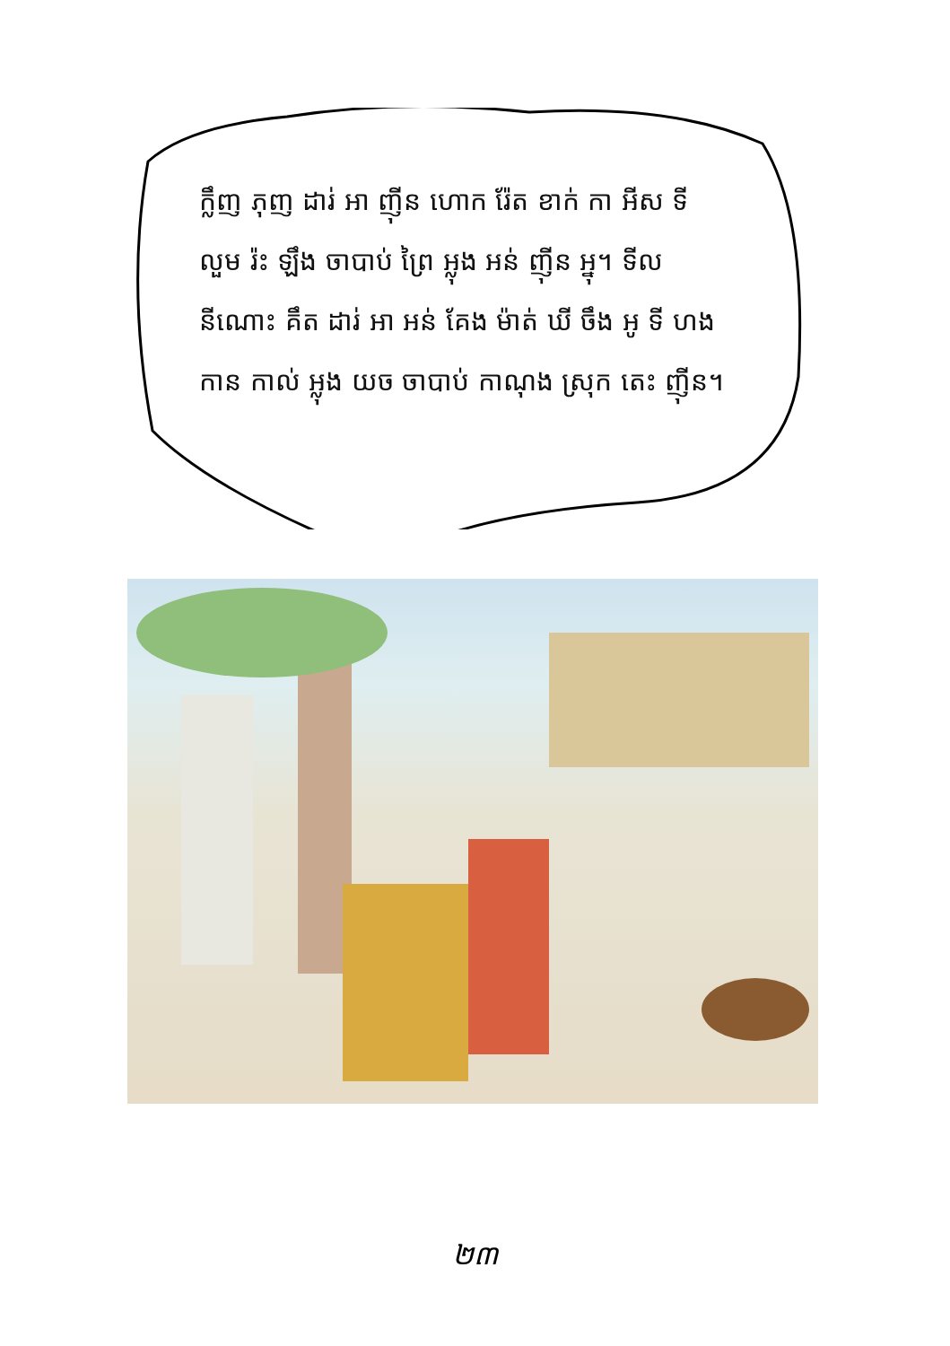ក្លឹញ ភុញ ដារ់ អា ញ៉ីន ហោក រ៉ែត ខាក់ កា អីស ទី លួម រ៉ះ ឡឹង ចាបាប់ ព្រៃ អ្លុង អន់ ញ៉ីន អ្នុ។ ទីល នីណោះ គឹត ដារ់ អា អន់ គែង ម៉ាត់ ឃី ចឹង អូ ទី ហង កាន កាល់ អ្លុង យច ចាបាប់ កាណុង ស្រុក តេះ ញ៉ីន។
២៣